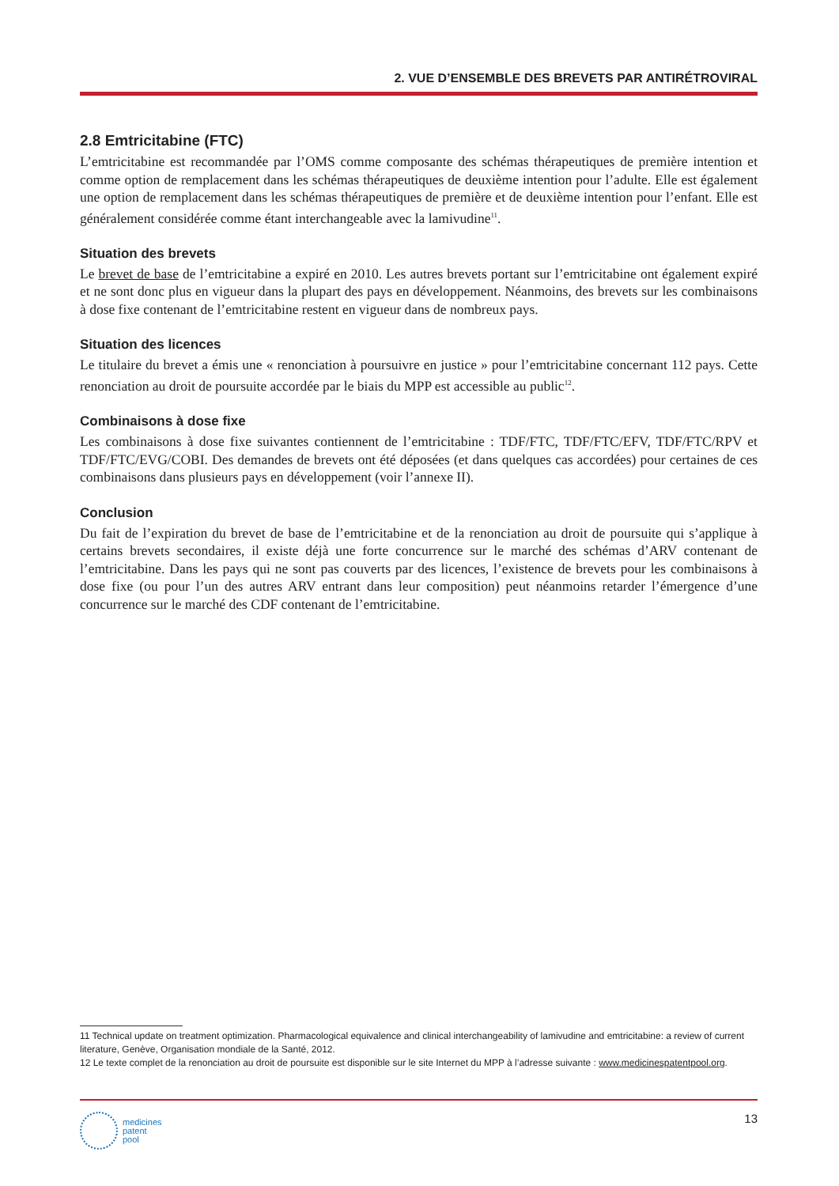2. VUE D’ENSEMBLE DES BREVETS PAR ANTIRÉTROVIRAL
2.8 Emtricitabine (FTC)
L’emtricitabine est recommandée par l’OMS comme composante des schémas thérapeutiques de première intention et comme option de remplacement dans les schémas thérapeutiques de deuxième intention pour l’adulte. Elle est également une option de remplacement dans les schémas thérapeutiques de première et de deuxième intention pour l’enfant. Elle est généralement considérée comme étant interchangeable avec la lamivudine<sup>11</sup>.
Situation des brevets
Le brevet de base de l’emtricitabine a expiré en 2010. Les autres brevets portant sur l’emtricitabine ont également expiré et ne sont donc plus en vigueur dans la plupart des pays en développement. Néanmoins, des brevets sur les combinaisons à dose fixe contenant de l’emtricitabine restent en vigueur dans de nombreux pays.
Situation des licences
Le titulaire du brevet a émis une « renonciation à poursuivre en justice » pour l’emtricitabine concernant 112 pays. Cette renonciation au droit de poursuite accordée par le biais du MPP est accessible au public<sup>12</sup>.
Combinaisons à dose fixe
Les combinaisons à dose fixe suivantes contiennent de l’emtricitabine : TDF/FTC, TDF/FTC/EFV, TDF/FTC/RPV et TDF/FTC/EVG/COBI. Des demandes de brevets ont été déposées (et dans quelques cas accordées) pour certaines de ces combinaisons dans plusieurs pays en développement (voir l’annexe II).
Conclusion
Du fait de l’expiration du brevet de base de l’emtricitabine et de la renonciation au droit de poursuite qui s’applique à certains brevets secondaires, il existe déjà une forte concurrence sur le marché des schémas d’ARV contenant de l’emtricitabine. Dans les pays qui ne sont pas couverts par des licences, l’existence de brevets pour les combinaisons à dose fixe (ou pour l’un des autres ARV entrant dans leur composition) peut néanmoins retarder l’émergence d’une concurrence sur le marché des CDF contenant de l’emtricitabine.
11 Technical update on treatment optimization. Pharmacological equivalence and clinical interchangeability of lamivudine and emtricitabine: a review of current literature, Genève, Organisation mondiale de la Santé, 2012.
12 Le texte complet de la renonciation au droit de poursuite est disponible sur le site Internet du MPP à l’adresse suivante : www.medicinespatentpool.org.
medicines
patent
pool
13